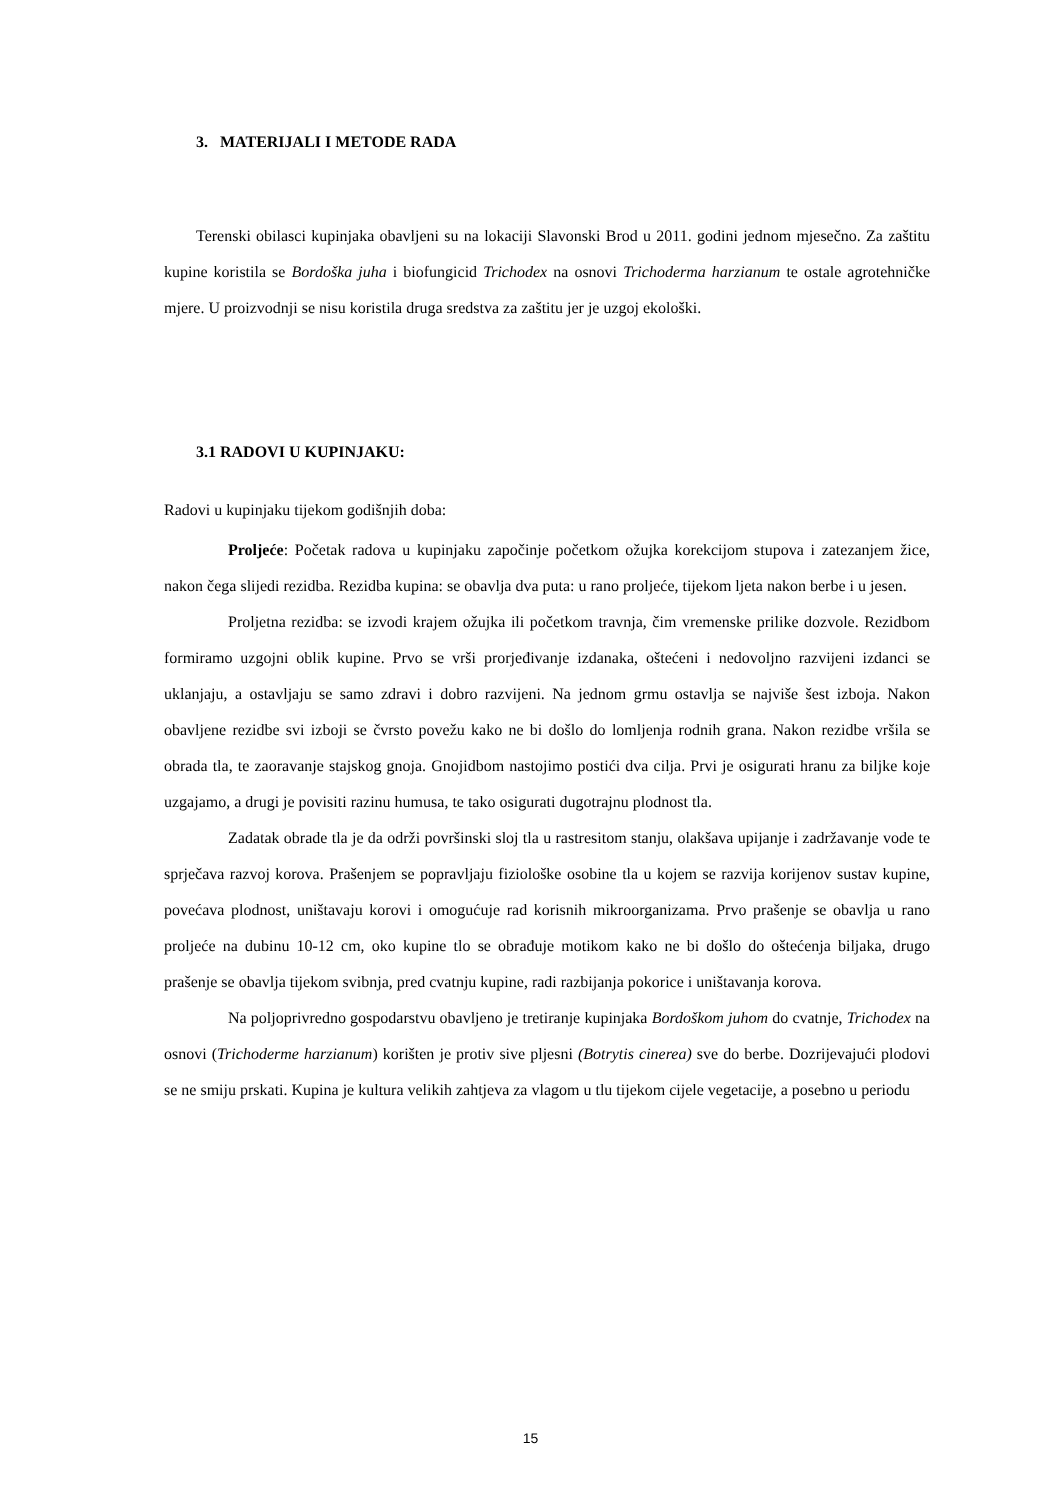3. MATERIJALI I METODE RADA
Terenski obilasci kupinjaka obavljeni su na lokaciji Slavonski Brod u 2011. godini jednom mjesečno. Za zaštitu kupine koristila se Bordoška juha i biofungicid Trichodex na osnovi Trichoderma harzianum te ostale agrotehničke mjere. U proizvodnji se nisu koristila druga sredstva za zaštitu jer je uzgoj ekološki.
3.1 RADOVI U KUPINJAKU:
Radovi u kupinjaku tijekom godišnjih doba:
Proljeće: Početak radova u kupinjaku započinje početkom ožujka korekcijom stupova i zatezanjem žice, nakon čega slijedi rezidba. Rezidba kupina: se obavlja dva puta: u rano proljeće, tijekom ljeta nakon berbe i u jesen.
Proljetna rezidba: se izvodi krajem ožujka ili početkom travnja, čim vremenske prilike dozvole. Rezidbom formiramo uzgojni oblik kupine. Prvo se vrši prorjeđivanje izdanaka, oštećeni i nedovoljno razvijeni izdanci se uklanjaju, a ostavljaju se samo zdravi i dobro razvijeni. Na jednom grmu ostavlja se najviše šest izboja. Nakon obavljene rezidbe svi izboji se čvrsto povežu kako ne bi došlo do lomljenja rodnih grana. Nakon rezidbe vršila se obrada tla, te zaoravanje stajskog gnoja. Gnojidbom nastojimo postići dva cilja. Prvi je osigurati hranu za biljke koje uzgajamo, a drugi je povisiti razinu humusa, te tako osigurati dugotrajnu plodnost tla.
Zadatak obrade tla je da održi površinski sloj tla u rastresitom stanju, olakšava upijanje i zadržavanje vode te sprječava razvoj korova. Prašenjem se popravljaju fiziološke osobine tla u kojem se razvija korijenov sustav kupine, povećava plodnost, uništavaju korovi i omogućuje rad korisnih mikroorganizama. Prvo prašenje se obavlja u rano proljeće na dubinu 10-12 cm, oko kupine tlo se obrađuje motikom kako ne bi došlo do oštećenja biljaka, drugo prašenje se obavlja tijekom svibnja, pred cvatnju kupine, radi razbijanja pokorice i uništavanja korova.
Na poljoprivredno gospodarstvu obavljeno je tretiranje kupinjaka Bordoškom juhom do cvatnje, Trichodex na osnovi (Trichoderme harzianum) korišten je protiv sive pljesni (Botrytis cinerea) sve do berbe. Dozrijevajući plodovi se ne smiju prskati. Kupina je kultura velikih zahtjeva za vlagom u tlu tijekom cijele vegetacije, a posebno u periodu
15